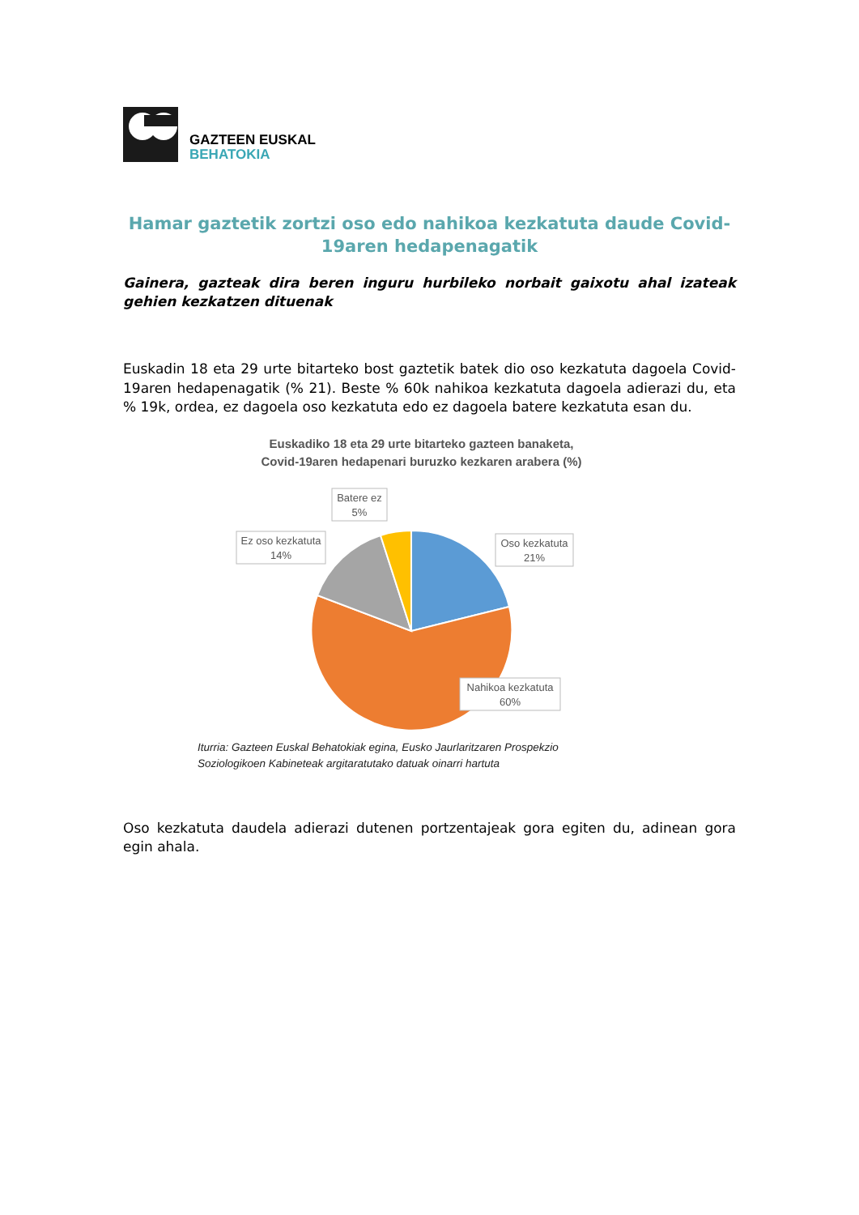GAZTEEN EUSKAL
BEHATOKIA
Hamar gaztetik zortzi oso edo nahikoa kezkatuta daude Covid-19aren hedapenagatik
Gainera, gazteak dira beren inguru hurbileko norbait gaixotu ahal izateak gehien kezkatzen dituenak
Euskadin 18 eta 29 urte bitarteko bost gaztetik batek dio oso kezkatuta dagoela Covid-19aren hedapenagatik (% 21). Beste % 60k nahikoa kezkatuta dagoela adierazi du, eta % 19k, ordea, ez dagoela oso kezkatuta edo ez dagoela batere kezkatuta esan du.
Euskadiko 18 eta 29 urte bitarteko gazteen banaketa,
Covid-19aren hedapenari buruzko kezkaren arabera (%)
Batere ez
5%
Ez oso kezkatuta
14%
Oso kezkatuta
21%
Nahikoa kezkatuta
60%
Iturria: Gazteen Euskal Behatokiak egina, Eusko Jaurlaritzaren Prospekzio
Soziologikoen Kabineteak argitaratutako datuak oinarri hartuta
Oso kezkatuta daudela adierazi dutenen portzentajeak gora egiten du, adinean gora egin ahala.